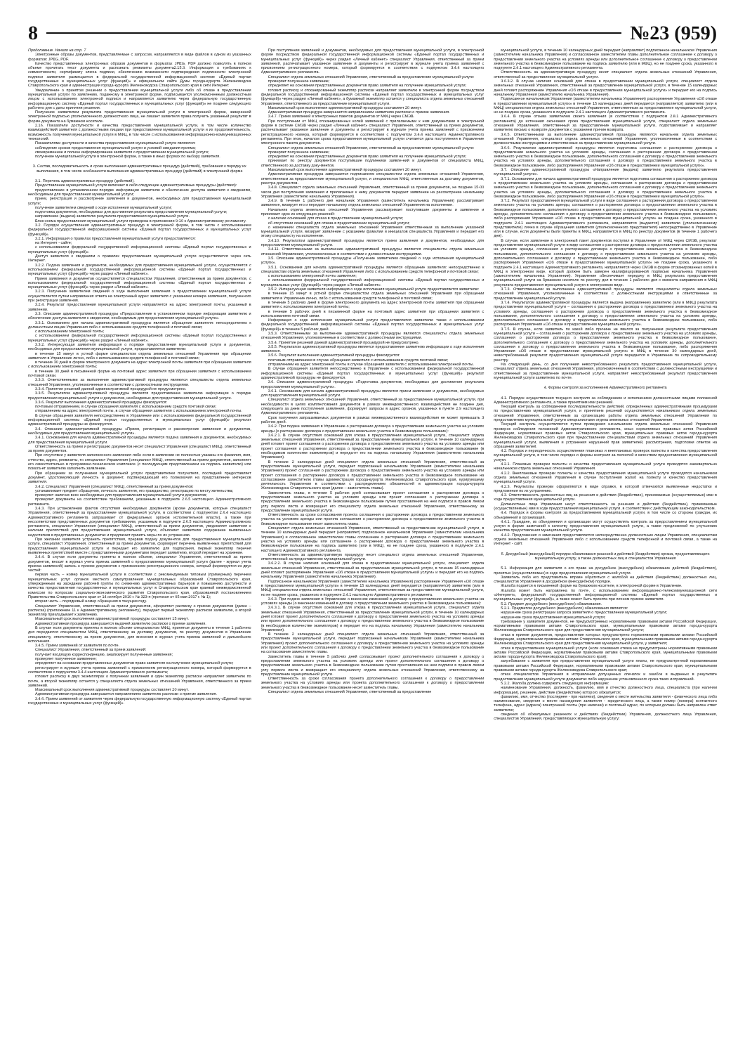8 №23 (959)
Продолжение. Начало на стр. 7
Электронные образы документов, представляемые с запросом, направляются в виде файлов в одном из указанных форматов: JPEG, PDF.
Качество представленных электронных образов документов в форматах JPEG, PDF должно позволять в полном объеме прочитать текст документа и распознать реквизиты документа2.15.3. Информация о требованиях к совместимости, сертификату ключа подписи, обеспечению возможности подтверждения подлинности электронной подписи заявителя размещается в федеральной государственной информационной системе «Единый портал государственных и муниципальных услуг (функций)» и официальном сайте Думы города-курорта Железноводска Ставропольского края и администрации города-курорта Железноводска Ставропольского края в сети Интернет.
Уведомление о принятом решении о предоставлении муниципальной услуги либо об отказе в предоставлении муниципальной услуги по заявлению, поданному в электронной форме, подписывается уполномоченным должностным лицом с использованием электронной подписи и направляется заявителю через федеральную государственную информационную систему «Единый портал государственных и муниципальных услуг (функций)» не позднее следующего рабочего дня с даты принятия решения.
Получение заявителем результата предоставления муниципальной услуги в электронной форме, заверенной электронной подписью уполномоченного должностного лица, не лишает заявителя права получить указанный результат в форме документа на бумажном носителе.
2.16. Показатели доступности и качества предоставления муниципальной услуги, в том числе количество взаимодействий заявителя с должностными лицами при предоставлении муниципальной услуги и их продолжительность, возможность получения муниципальной услуги в МФЦ, в том числе с использованием информационно-коммуникационных технологий.
Показателями доступности и качества предоставления муниципальной услуги являются:
соблюдение сроков предоставления муниципальной услуги и условий ожидания приема;
своевременное и полное информирование заявителя о предоставлении муниципальной услуги;
получение муниципальной услуги в электронной форме, а также в иных формах по выбору заявителя.
3. Состав, последовательность и сроки выполнения административных процедур (действий), требования к порядку их выполнения, в том числе особенности выполнения административных процедур (действий) в электронной форме
3.1. Перечень административных процедур (действий).
Предоставление муниципальной услуги включает в себя следующие административные процедуры (действия):
предоставление в установленном порядке информации заявителю и обеспечение доступа заявителя к сведениям, необходимым для предоставления муниципальной услуги;
прием, регистрация и рассмотрение заявления и документов, необходимых для предоставления муниципальной услуги;
получение заявителем сведений о ходе исполнения муниципальной услуги;
подготовка документов, необходимых для достижения результата предоставления муниципальной услуги;
направление (выдача) заявителю результата предоставления муниципальной услуги.
Блок-схема предоставления муниципальной услуги приведена в приложении 9-10 к Административному регламенту.
3.2. Порядок осуществления административных процедур в электронной форме, в том числе с использованием федеральной государственной информационной системы «Единый портал государственных и муниципальных услуг (функций)».
3.2.1. Информация о правилах предоставления муниципальной услуги предоставляется:
на Интернет - сайте;
с использованием федеральной государственной информационной системы «Единый портал государственных и муниципальных услуг (функций)».
Доступ заявителя к сведениям о правилах предоставления муниципальной услуги осуществляется через сеть Интернет.
3.2.2. Подача заявления и документов, необходимых для предоставления муниципальной услуги, осуществляется с использованием федеральной государственной информационной системы «Единый портал государственных и муниципальных услуг (функций)» через раздел «Личный кабинет».
Прием заявления и документов осуществляется специалистом Управления, ответственным за прием документов, с использованием федеральной государственной информационной системы «Единый портал государственных и муниципальных услуг (функций)» через раздел «Личный кабинет».
3.2.3. Получение заявителем сведений о ходе выполнения заявления о предоставлении муниципальной услуги осуществляется путем направления ответа на электронный адрес заявителя с указанием номера заявления, полученного при регистрации заявления.
3.2.4. Результат предоставления муниципальной услуги направляется на адрес электронной почты, указанный в заявлении.
3.3. Описание административной процедуры «Предоставление в установленном порядке информации заявителю и обеспечение доступа заявителя к сведениям, необходимым для предоставления муниципальной услуги».
3.3.1. Основанием для начала административной процедуры является обращение заявителя: непосредственно к должностным лицам Управления либо с использованием средств телефонной и почтовой связи;
с использованием электронной почты;
с использованием федеральной государственной информационной системы «Единый портал государственных и муниципальных услуг (функций)» через раздел «Личный кабинет».
3.3.2. Интересующая заявителя информация о порядке предоставления муниципальной услуги и документов, необходимых для предоставления муниципальной услуги, предоставляется заявителю:
в течение 15 минут в устной форме специалистом отдела земельных отношений Управления при обращении заявителя в Управление лично, либо с использованием средств телефонной и почтовой связи;
в течение 30 дней в форме электронного документа на адрес электронной почты заявителя при обращении заявителя с использованием электронной почты;
в течение 30 дней в письменной форме на почтовый адрес заявителя при обращении заявителя с использованием почтовой связи.
3.3.3. Ответственными за выполнение административной процедуры являются специалисты отдела земельных отношений Управления, уполномоченные в соответствии с должностными инструкциями.
3.3.4. Принятие решений данной административной процедурой не предусмотрено.
3.3.5. Результатом административной процедуры является предоставление заявителю информации о порядке предоставления муниципальной услуги и документов, необходимых для предоставления муниципальной услуги.
3.3.6. Результат выполнения административной процедуры фиксируется:
почтовым отправлением, в случае обращения заявителя с использованием средств почтовой связи;
отправлением на адрес электронной почты, в случае обращения заявителя с использованием электронной почты.
В случае обращения заявителя непосредственно в Управление или с использованием федеральной государственной информационной системы «Единый портал государственных и муниципальных услуг (функций)» результат административной процедуры не фиксируется.
3.4. Описание административной процедуры «Прием, регистрация и рассмотрение заявления и документов, необходимых для предоставления муниципальной услуги».
3.4.1. Основанием для начала административной процедуры является подача заявления и документов, необходимых для предоставления муниципальной услуги.
Ответственность за прием и регистрацию документов несет специалист Управления (специалист МФЦ), ответственный за прием документов.
При отсутствии у заявителя заполненного заявления либо если в заявлении не полностью указаны его фамилия, имя, отчество, адрес, реквизиты, то специалист Управления (специалист МФЦ), ответственный за прием документов, заполняет его самостоятельно в программно-техническом комплексе (с последующим представлением на подпись заявителю) или помога-ет заявителю заполнить заявление.
При обращении за получением муниципальной услуги представителем получателя, последний предоставляет документ, удостоверяющий личность и документ, подтверждающий его полномочия на представление интересов заявителя.
3.4.2. Специалист Управления (специалист МФЦ), ответственный за прием документов:
устанавливает предмет обращения, личность заявителя, его гражданство, регистрацию по месту жительства;
проверяет наличие всех необходимых для предоставления муниципальной услуги документов;
проверяет документы на соответствие требованиям, указанным в подпункте 2.6.5 настоящего Административного регламента.
3.4.3. При установлении фактов отсутствия необходимых документов (кроме документов, которые специалист Управления, ответственный за предоставление муниципальной услуги, в соответствии с подпунктом 2.6.4 настоящего Административного регламента запрашивает от федеральных органов исполнительной власти), а также при несоответствии представленных документов требованиям, указанным в подпункте 2.6.5 настоящего Административного регламента, специалист Управления (специалист МФЦ), ответственный за прием документов, уведомляет заявителя о наличии препятствий для предоставления муниципальной услуги, объясняет заявителю содержание выявленных недостатков в представленных документах и предлагает принять меры по их устранению.
При желании заявителя устранить препятствия, прервав подачу документов для предоставления муниципальной услуги, специалист Управления, ответственный за прием документов, формирует перечень выявленных препятствий для предоставления муниципальной услуги и передает его заявителю для подписания, первый экземпляр перечня выявленных препятствий вместе с представленными документами передает заявителю, второй передает на хранение.
3.4.4. В случае если документы приняты в полном объеме, специалист Управления, ответственный за прием документов, вносит в журнал учета приема заявлений о предоставлении муниципальной услуги (далее - журнал учета приема заявлений) запись о приеме документов с присвоением регистрационного номера, который формируется из двух частей:
первая часть – номер муниципальной услуги в соответствии с рекомендуемым типовым (примерным) перечнем муниципальных услуг органов местного самоуправления муниципальных образований Ставропольского края, утвержденным на заседании рабочей группы по снижению административных барьеров и повышению доступности и качества предоставления государственных и муниципальных услуг в Ставропольском крае краевой межведомственной комиссии по вопросам социально-экономического развития Ставропольского края, образованной постановлением Правительства Ставропольского края от 14 октября 2010 г. № 323-п (протокол от 05 мая 2017 г. № 1);
вторая часть – порядковый номер обращения в текущем году.
Специалист Управления, ответственный за прием документов, оформляет расписку о приеме документов (далее – расписка) (приложение 11 к Административному регламенту), передает первый экземпляр расписки заявителю, а второй экземпляр прикладывает к заявлению.
Максимальный срок выполнения административной процедуры составляет 15 минут.
Административная процедура завершается выдачей заявителю расписки о приеме заявления.
В случае если документы приняты в полном объеме специалистом МФЦ, принятые документы в течение 1 рабочего дня передаются специалистом МФЦ, ответственному за доставку документов, по реестру документов в Управление специалисту, ответственному за прием документов, для внесения в журнал учета приема заявлений и дальнейшего исполнения.
3.4.5. Прием заявлений от заявителя по почте.
Специалист Управления, ответственный за прием заявлений:
получает входящую корреспонденцию, анализирует полученные заявления;
проверяет полученное заявление;
определяет на основании представленных документов право заявителя на получение муниципальной услуги;
регистрирует в журнале учета приема заявлений с присвоением регистрационного номера, который формируется в соответствии с подпунктом 3.4.4 настоящего Административного регламента;
готовит расписку в двух экземплярах о получении заявления и один экземпляр расписки направляет заявителю по почте, а второй экземпляр остается у специалиста отдела земельных отношений Управления, ответственного за прием заявлений.
Максимальный срок выполнения административной процедуры составляет 20 минут.
Административная процедура завершается направлением заявителю расписки о приеме заявления.
3.4.6. Прием заявлений от заявителя через федеральную государственную информационную систему «Единый портал государственных и муниципальных услуг (функций)».
При поступлении заявлений и документов, необходимых для предоставления муниципальной услуги, в электронной форме посредством федеральной государственной информационной системы «Единый портал государственных и муниципальных услуг (функций)» через раздел «Личный кабинет» специалист Управления, ответственный за прием заявлений, распечатывает указанное заявление и документы и регистрирует в журнале учета приема заявлений с присвоением регистрационного номера, который формируется в соответствии с подпунктом 3.4.4 настоящего Административного регламента.
Специалист отдела земельных отношений Управления, ответственный за предоставление муниципальной услуги:
проверяет полученное заявление;
определяет на основании представленных документов право заявителя на получение муниципальной услуги;
готовит расписку и отсканированный экземпляр расписки направляет заявителю в электронной форме посредством федеральной государственной информационной системы «Единый портал государственных и муниципальных услуг (функций)» через раздел «Личный кабинет», а бумажный экземпляр остается у специалиста отдела земельных отношений Управления, ответственного за предоставление муниципальной услуги.
Максимальный срок выполнения административной процедуры составляет 20 минут.
Административная процедура завершается направлением заявителю расписки о приеме заявления.
3.4.7. Прием заявлений и электронных пакетов документов от МФЦ через СМЭВ.
При поступлении от МФЦ отсканированных копий заявлений с прилагаемыми к ним документами в электронной форме в системе СМЭВ через раздел «Личный кабинет» специалист Управления, ответственный за прием документов, распечатывает указанное заявление и документы и регистрирует в журнале учета приема заявлений с присвоением регистрационного номера, который формируется в соответствии с подпунктом 3.4.4 настоящего Административного регламента. При этом, началом срока предоставления муниципальной услуги считается дата поступления в Управление электронного пакета документов.
Специалист отдела земельных отношений Управления, ответственный за предоставление муниципальной услуги:
проверяет полученное заявление;
определяет на основании представленных документов право заявителя на получение муниципальной услуги;
принимает по реестру документов поступившие подлинники заявле-ний и документов от специалиста МФЦ, ответственного за доставку доку-ментов.
Максимальный срок выполнения административной процедуры составляет 20 минут.
Административная процедура завершается подписанием специалистом отдела земельных отношений Управления, ответственным за предоставление муниципальной услуги, и специалистом МФЦ, ответственным за доставку документов, реестра документов.
3.4.8. Специалист отдела земельных отношений Управления, ответственный за прием документов, не позднее 15-00 часов дня поступления заявления и прилагаемых к нему документов передает заявление на рассмотрение начальнику Управления (заместителю начальника Управления).
3.4.9. В течение 1 рабочего дня начальник Управления (заместитель начальника Управления) рассматривает заявление, визирует его и передает начальнику отдела земельных отношений Управления на исполнение.
Начальник отдела земельных отношений Управления рассматривает поступившие документы и заявление и принимает одно из следующих решений:
о наличии оснований для отказа в предоставлении муниципальной услуги;
об отсутствии оснований для отказа в предоставлении муниципальной услуги;
о назначении специалиста отдела земельных отношений Управления ответственным за выполнение указанной муниципальной услуги, визирует заявление с указанием фамилии и инициалов специалиста Управления и передает его этому специалисту на исполнение.
3.4.10. Результатом административной процедуры является прием заявления и документов, необходимых для предоставления муниципальной услуги.
3.4.11. Ответственными за выполнение административной процедуры являются специалисты отдела земельных отношений Управления, уполномоченные в соответствии с должностными инструкциями.
3.5. Описание административной процедуры «Получение заявителем сведений о ходе исполнения муниципальной услуги».
3.5.1. Основанием для начала административной процедуры является обращение заявителя: непосредственно к специалистам отдела земельных отношений Управления либо с использованием средств телефонной и почтовой связи;
с использованием электронной почты заявителя;
с использованием федеральной государственной информационной системы «Единый портал государственных и муниципальных услуг (функций)» через раздел «Личный кабинет».
3.5.2. Интересующая заявителя информация о ходе исполнения муниципальной услуги предоставляется заявителю:
в течение 15 минут в устной форме специалистом отдела земельных отношений Управления при обращении заявителя в Управление лично, либо с использованием средств телефонной и почтовой связи;
в течение 5 рабочих дней в форме электронного документа на адрес электронной почты заявителя при обращении заявителя с использованием электронной почты;
в течение 5 рабочих дней в письменной форме на почтовый адрес заявителя при обращении заявителя с использованием почтовой связи.
Информация о ходе исполнения муниципальной услуги предоставляется заявителю также с использованием федеральной государственной информационной системы «Единый портал государственных и муниципальных услуг (функций)» в течение 5 рабочих дней.
3.5.3. Ответственными за выполнение административной процедуры являются специалисты отдела земельных отношений Управления, уполномоченные в соответствии с должностными инструкциями.
3.5.4. Принятие решений данной административной процедурой не предусмотрено.
3.5.5. Результатом административной процедуры является предоставление заявителю информации о ходе исполнения заявления.
3.5.6. Результат выполнения административной процедуры фиксируется:
почтовым отправлением в случае обращения заявителя с использованием средств почтовой связи;
отправлением на адрес электронной почты в случае обращения заявителя с использованием электронной почты.
В случае обращения заявителя непосредственно в Управление с использованием федеральной государственной информационной системы «Единый портал государственных и муниципальных услуг (функций)» результат административной процедуры не фиксируется.
3.6. Описание административной процедуры «Подготовка документов, необходимых для достижения результата предоставления муниципальной услуги».
3.6.1. Основанием для начала административной процедуры является прием заявления и документов, необходимых для предоставления муниципальной услуги.
Специалист отдела земельных отношений Управления, ответственный за предоставление муниципальной услуги, при необходимости в целях комплектования документов в рамках межведомственного взаимодействия не позднее дня, следующего за днем поступления заявления, формирует запросы в адрес органов, указанных в пункте 2.9 настоящего Административного регламента.
Срок получения запрашиваемых документов в рамках межведомственного взаимодействия не может превышать 3 рабочих дней.
3.6.2. При подаче заявления в Управление о расторжении договора о предоставлении земельного участка на условиях аренды (о расторжении договора о предоставлении земельного участка в безвозмездное пользование):
3.6.2.1. В случае отсутствия оснований для отказа в предоставлении муниципальной услуги, специалист отдела земельных отношений Управления, ответственный за предоставление муниципальной услуги, в течение 10 календарных дней готовит проект соглашения о расторжении договора о предоставлении земельного участка на условиях аренды или проект соглашения о расторжении договора о предоставлении земельного участка в безвозмездное пользование (в необходимом количестве экземпляров) и переда-ет его на подпись начальнику Управления (заместителю начальника Управления).
В течение 2 календарных дней специалист отдела земельных отношений Управления, ответственный за предоставление муниципальной услуги, передает подписанный начальником Управления (заместителем начальника Управления) проект соглашения о расторжении договора о предоставлении земельного участка на условиях аренды или проект соглашения о расторжении договора о предоставлении земельного участка в безвозмездное пользование на согласование заместителю главы администрации города-курорта Железноводска Ставропольского края, курирующему деятельность Управления в соответствии с распределением обязанностей в администрации города-курорта Железноводска Ставропольского края (далее – заместитель главы).
Заместитель главы, в течение 5 рабочих дней согласовывает проект соглашения о расторжении договора о предоставлении земельного участка на условиях аренды или проект соглашения о расторжении договора о предоставлении земельного участка в безвозмездное пользование путем проставления на нем подписи в правом левом углу первого листа и возвращает его специалисту отдела земельных отношений Управления, ответственному за предоставление муниципальной услуги.
Ответственность за сроки согласования проекта соглашения о расторжении договора о предоставлении земельного участка на условиях аренды или проекта соглашения о расторжении договора о предоставлении земельного участка в безвозмездное пользование несет заместитель главы.
Специалист отдела земельных отношений Управления, ответственный за предоставление муниципальной услуги, в течение 10 календарных дней передает (направляет) подписанное начальником Управления (заместителем начальника Управления) и согласованное заместителем главы соглашение о расторжении договора о предоставлении земельного участка на условиях аренды или соглашение о расторжении договора о предоставлении земельного участка в безвозмездное пользование на подпись заявителю (или в МФЦ), но не позднее срока, указанного в подпункте 2.4.1 настоящего Административного регламента.
Ответственность за административную процедуру несет специалист отдела земельных отношений Управления, ответственный за предоставление муниципальной услуги.
3.6.2.2. В случае наличия оснований для отказа в предоставлении муниципальной услуги, специалист отдела земельных отношений Управления, ответственный за предоставление муниципальной услуги, в течение 15 календарных дней готовит распоряжение Управления «Об отказе в предоставлении муниципальной услуги» и передает его на подпись начальнику Управления (заместителю начальника Управления).
Подписанное начальником Управления (заместителем начальника Управления) распоряжение Управления «Об отказе в предоставлении муниципальной услуги» в течение 15 календарных дней передается (направляется) заявителю (или в МФЦ) специалистом отдела земельных отношений Управления, ответственным за предоставление муниципальной услуги, но не позднее срока, указанного в подпункте 2.4.1 настоящего Административного регламента.
3.6.3. При подаче заявления в Управление о внесение изменений в договор о предоставлении земельного участка на условиях аренды (о внесении изменений в договор о предоставлении земельного участка в безвозмездное пользование):
3.6.3.1. В случае отсутствия оснований для отказа в предоставлении муниципальной услуги, специалист отдела земельных отношений Управления, ответственный за предоставление муниципальной услуги, в течение 10 календарных дней готовит проект дополнительного соглашения к договору о предоставлении земельного участка на условиях аренды или проект дополнительного соглашения к договору о предоставлении земельного участка в безвозмездное пользование (в необходимом количестве экземпляров) и передает его на подпись начальнику Управления (заместителю начальника Управления).
В течение 2 календарных дней специалист отдела земельных отношений Управления, ответственный за предоставление муниципальной услуги, передает подписанный начальником Управления (заместителем начальника Управления) проект дополнительного соглашения к договору о предоставлении земельного участка на условиях аренды или проект дополнительного соглашения к договору о предоставлении земельного участка в безвозмездное пользование на согласование заместителю главы.
Заместитель главы в течение 5 рабочих дней согласовывает проект дополнительного соглашения к договору о предоставлении земельного участка на условиях аренды или проект дополнительного соглашения к договору о предоставлении земельного участка в безвозмездное пользование путем проставления на нем подписи в правом левом углу первого листа и возвращает его специалисту отдела земельных отношений Управления, ответственному за предоставление муниципальной услуги.
Ответственность за сроки согласования проекта дополнительного соглашения к договору о предоставлении земельного участка на условиях аренды или проекта дополнительного соглашения к договору о предоставлении земельного участка в безвозмездное пользование несет заместитель главы.
Специалист отдела земельных отношений Управления, ответственный за предоставление
муниципальной услуги, в течение 10 календарных дней передает (направляет) подписанное начальником Управления (заместителем начальника Управления) и согласованное заместителем главы дополнительное соглашение к договору о предоставлении земельного участка на условиях аренды или дополнительное соглашение к договору о предоставлении земельного участка в безвозмездное пользование на подпись заявителю (или в МФЦ), но не позднее срока, указанного в подпункте 2.4.1 настоящего Административного регламента.
Ответственность за административную процедуру несет специалист отдела земельных отношений Управления, ответственный за предоставление муниципальной услуги.
3.6.3.2. В случае наличия оснований для отказа в предоставлении муниципальной услуги, специалист отдела земельных отношений Управления, ответственный за предоставление муниципальной услуги, в течение 15 календарных дней готовит распоряжение Управления «Об отказе в предоставлении муниципальной услуги» и передает его на подпись начальнику Управления (заместителю начальника Управления).
Подписанное начальником Управления (заместителем начальника Управления) распоряжение Управления «Об отказе в предоставлении муниципальной услуги» в течение 15 календарных дней передается (направляется) заявителю (или в МФЦ) специалистом отдела земельных отношений Управления, ответственным за предоставление муниципальной услуги, но не позднее срока, указанного в подпункте 2.4.1 настоящего Административного регламента.
3.6.4. В случае отзыва заявителем своего заявления (в соответствии с подпунктом 2.8.1 Административного регламента) до истечения окончания срока предоставления муниципальной услуги, специалист отдела земельных отношений Управления, ответственный за предоставление муниципальной услуги, подготавливает и направляет заявителю письмо о возврате документов с указанием причин возврата.
3.6.5. Ответственными за выполнение административной процедуры являются начальник отдела земельных отношений Управления, специалист отдела земельных отношений Управления, уполномоченные в соответствии с должностными инструкциями и ответственные за предоставление муниципальной услуги.
3.6.6. Результатом административной процедуры является подготовка соглашения о расторжении договора о предоставлении земельного участка на условиях аренды, соглашения о расторжении договора о предоставлении земельного участка в безвозмездное пользование, дополнительного соглашения к договору о предоставлении земельного участка на условиях аренды, дополнительного соглашения к договору о предоставлении земельного участка в безвозмездное пользование, либо распоряжения Управления «Об отказе в предоставлении муниципальной услуги».
3.7. Описание административной процедуры «Направление (выдача) заявителю результата предоставления муниципальной услуги».
3.7.1. Основанием для начала административной процедуры является подготовка соглашения о расторжении договора о предоставлении земельного участка на условиях аренды, соглашения о расторжении договора о предоставлении земельного участка в безвозмездное пользование, дополнительного соглашения к договору о предоставлении земельного участка на условиях аренды, дополнительного соглашения к договору о предоставлении земельного участка в безвозмездное пользование, либо распоряжения Управления «Об отказе в предоставлении муниципальной услуги».
3.7.2. Результат предоставления муниципальной услуги в виде соглашения о расторжении договора о предоставлении земельного участка на условиях аренды, соглашения о расторжении договора о предоставлении земельного участка в безвозмездное пользование, дополнительного соглашения к договору о предоставлении земельного участка на условиях аренды, дополнительного соглашения к договору о предоставлении земельного участка в безвозмездное пользование, либо распоряжения Управления «Об отказе в предоставлении муниципальной услуги» не позднее срока, указанного в подпункте 2.4.1 настоящего Административного регламента, направляется (выдается) заявителю (уполномоченному представителю) лично в случае обращения заявителя (уполномоченного представителя) непосредственно в Управление или в случае, если документы были приняты в МФЦ, направляется в МФЦ по реестру документов (в течение 1 рабочего дня).
В случае, если заявление в электронный пакет документов поступил в Управление от МФЦ через СМЭВ, результат предоставления муниципальной услуги в виде соглашения о расторжении договора о предоставлении земельного участка на условиях аренды, соглашения о расторжении договора о предоставлении земельного участка в безвозмездное пользование, дополнительного соглашения к договору о предоставлении земельного участка на условиях аренды, дополнительного соглашения к договору о предоставлении земельного участка в безвозмездное пользование, либо распоряжения Управления «Об отказе в предоставлении муниципальной услуги» не позднее срока, указанного в подпункте 2.4.1 настоящего Административного регламента, направляется через СМЭВ в форме отсканированных копий в МФЦ в электронном виде, который должен быть заверен квалифицированной подписью начальника Управления (заместителем начальника Управления). Управление обеспечивает передачу в МФЦ результата предоставления муниципальной услуги на бумажном носителе по реестру дел в течение 1 рабочего дня с момента направления в МФЦ результата предоставления муниципальной услуги в электронном виде.
3.7.3. Ответственными за выполнение административной процедуры являются специалисты отдела земельных отношений Управления, уполномоченные в соответствии с должностными инструкциями и ответственные за предоставление муниципальной услуги.
3.7.4. Результатом административной процедуры является выдача (направление) заявителю (или в МФЦ) результата предоставления муниципальной услуги – соглашения о расторжении договора о предоставлении земельного участка на условиях аренды, соглашения о расторжении договора о предоставлении земельного участка в безвозмездное пользование, дополнительного соглашения к договору о предоставлении земельного участка на условиях аренды, дополнительного соглашения к договору о предоставлении земельного участка в безвозмездное пользование, либо распоряжения Управления «Об отказе в предоставлении муниципальной услуги».
3.7.5. В случае, если заявитель по какой либо причине не явился за получением результата предоставления муниципальной услуги – соглашения о расторжении договора о предоставлении земельного участка на условиях аренды, соглашения о расторжении договора о предоставлении земельного участка в безвозмездное пользование, дополнительного соглашения к договору о предоставлении земельного участка на условиях аренды, дополнительного соглашения к договору о предоставлении земельного участка в безвозмездное пользование, либо распоряжения Управления «Об отказе в предоставлении муниципальной услуги» в МФЦ в течение 30 календарных дней, невостребованный результат предоставления муниципальной услуги передается в Управление по сопроводительному реестру.
На следующий день, со дня получения невостребованного результата предоставления муниципальной услуги, специалист отдела земельных отношений Управления, уполномоченный в соответствии с должностными инструкциями и ответственный за предоставление муниципальной услуги, направляет невостребованный результат предоставления муниципальной услуги заявителю по почте.
4. Формы контроля за исполнением Административного регламента
4.1. Порядок осуществления текущего контроля за соблюдением и исполнением должностными лицами положений Административного регламента, а также принятием ими решений.
Текущий контроль за соблюдением последовательности действий, определенных административными процедурами по предоставлению муниципальной услуги, и принятием решений осуществляется начальником отдела земельных отношений Управления, ответственным за организацию работы отдела земельных отношений Управления по предоставлению муниципальной услуги специалистами отдела земельных отношений Управления.
Текущий контроль осуществляется путем проведения начальником отдела земельных отношений Управления проверок соблюдения положений Административного регламента, иных нормативных правовых актов Российской Федерации, нормативных правовых актов Ставропольского края, муниципальных правовых актов города-курорта Железноводска Ставропольского края при предоставлении специалистами отдела земельных отношений Управления муниципальной услуги, выявления и устранения нарушений прав заявителей, рассмотрения, подготовки ответов на обращения заявителей.
4.2. Порядок и периодичность осуществления плановых и внеплановых проверок полноты и качества предоставления муниципальной услуги, в том числе порядок и формы контроля за полнотой и качеством предоставления муниципальной услуги.
4.2.1. Плановые проверки полноты и качества предоставления муниципальной услуги проводятся ежеквартально начальником отдела земельных отношений Управления.
4.2.2. Внеплановые проверки полноты и качества предоставления муниципальной услуги проводятся начальником отдела земельных отношений Управления в случае поступления жалоб на полноту и качество предоставления муниципальной услуги.
4.2.3. Результаты проверки оформляются в виде справки, в которой отмечаются выявленные недостатки и предложения по их устранению.
4.3. Ответственность должностных лиц за решения и действия (бездействие), принимаемые (осуществляемые) ими в ходе предоставления муниципальной услуги.
Должностные лица Управления несут ответственность за решения и действия (бездействие), принимаемые (осуществляемые) ими в ходе предоставления муниципальной услуги, в соответствии с действующим законодательством.
4.4. Порядок и формы контроля за предоставлением муниципальной услуги, в том числе со стороны граждан, их объединений и организаций.
4.4.1. Граждане, их объединения и организации могут осуществлять контроль за предоставлением муниципальной услуги в форме замечаний к качеству предоставления муниципальной услуги, а также предложений по улучшению качества предоставления муниципальной услуги.
4.4.2. Предложения и замечания предоставляются непосредственно должностным лицам Управления, специалистам отдела земельных отношений Управления либо с использованием средств телефонной и почтовой связи, а также на Интернет - сайт.
5. Досудебный (внесудебный) порядок обжалования решений и действий (бездействия) органа, предоставляющего муниципальную услугу, а также должностных лиц и специалистов Управления
5.1. Информация для заявителя о его праве на досудебное (внесудебное) обжалование действий (бездействия), принятых (осуществляемых) в ходе предоставления муниципальной услуги.
Заявитель либо его представитель вправе обратиться с жалобой на действия (бездействие) должностных лиц, специалистов Управления в досудебном (внесудебном) порядке.
Жалоба подается в письменной форме на бумажном носителе, в электронной форме в Управление.
Жалоба может быть направлена по почте, с использованием информационно-телекоммуникационной сети «Интернет», федеральной государственной информационной системы «Единый портал государственных и муниципальных услуг (функций)», а также может быть принята при личном приеме заявителя.
5.2. Предмет досудебного (внесудебного) обжалования.
5.2.1. Предметом досудебного (внесудебного) обжалования являются:
нарушение срока регистрации запроса заявителя о предоставлении муниципальной услуги;
нарушение срока предоставления муниципальной услуги;
требование у заявителя документов, не предусмотренных нормативными правовыми актами Российской Федерации, нормативными правовыми актами Ставропольского края, муниципальными правовыми актами города-курорта Железноводска Ставропольского края для предоставления муниципальной услуги;
отказ в приеме документов, предоставление которых предусмотрено нормативными правовыми актами Российской Федерации, нормативными правовыми актами Ставропольского края, муниципальными правовыми актами города-курорта Железноводска Ставропольского края для предоставления муниципальной услуги, у заявителя;
отказ в предоставлении муниципальной услуги (если основания отказа не предусмотрены нормативными правовыми актами Российской Федерации, нормативными правовыми актами Ставропольского края, муниципальными правовыми актами города-курорта Железноводска Ставропольского края);
затребование с заявителя при предоставлении муниципальной услуги платы, не предусмотренной нормативными правовыми актами Российской Федерации, нормативными правовыми актами Ставропольского края, муниципальными правовыми актами города-курорта Железноводска Ставропольского края;
отказ специалистов Управления в исправлении допущенных опечаток и ошибок в выданных в результате предоставления муниципальной услуги документах либо нарушение установленного срока таких исправлений.
5.2.2. Жалоба должна содержать следующую информацию:
наименование Управления, должность, фамилию, имя и отчество должностного лица, специалиста (при наличии информации), решение, действие (бездействие) которого обжалуется;
фамилию, имя, отчество (последнее - при наличии), сведения о месте жительства заявителя - физического лица либо наименование, сведения о месте нахождения заявителя - юридического лица, а также номер (номера) контактного телефона, адрес (адреса) электронной почты (при наличии) и почтовый адрес, по которым должен быть направлен ответ заявителю;
сведения об обжалуемых решениях и действиях (бездействии) Управления, должностного лица Управления, специалистов Управления, предоставляющих муниципальную услугу;